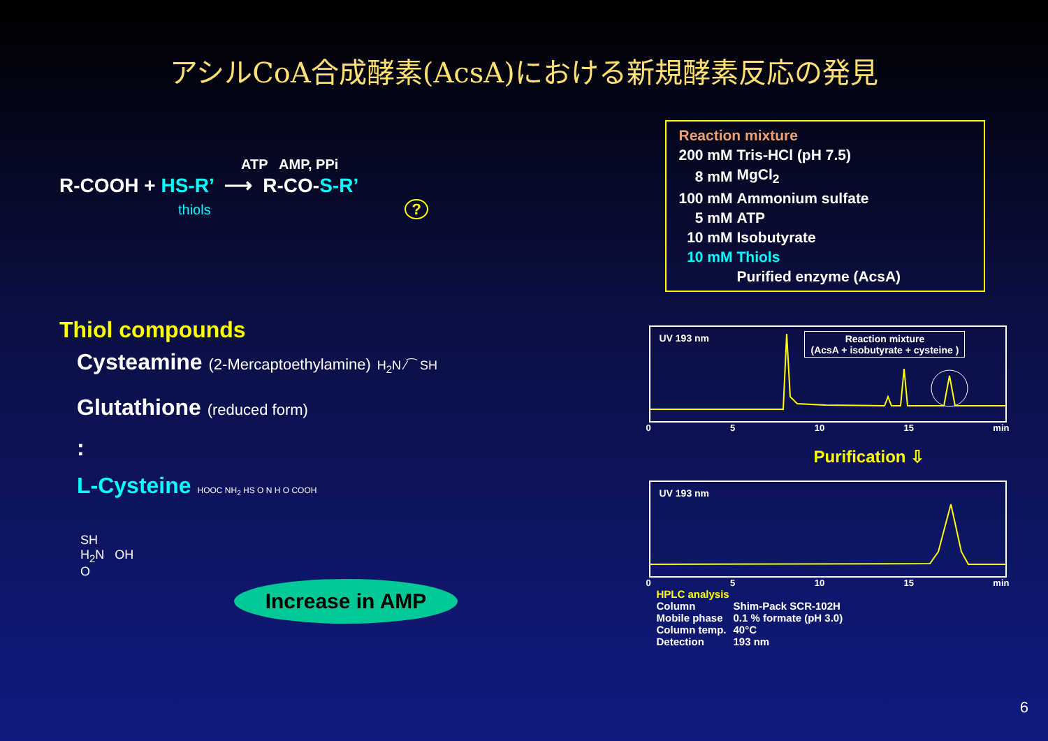アシルCoA合成酵素(AcsA)における新規酵素反応の発見
ATP AMP, PPi
R-COOH + HS-R’ ⟶ R-CO-S-R’
thiols ?
Thiol compounds
Cysteamine (2-Mercaptoethylamine) H<sub>2</sub>N ⁄⁀ SH
Glutathione (reduced form)
:
L-Cysteine HOOC NH<sub>2</sub> HS O N H O COOH
SH
H<sub>2</sub>N OH
O
Increase in AMP
Reaction mixture
| 200 mM | Tris-HCl (pH 7.5) |
| 8 mM | MgCl<sub>2</sub> |
| 100 mM | Ammonium sulfate |
| 5 mM | ATP |
| 10 mM | Isobutyrate |
| 10 mM | Thiols |
| | Purified enzyme (AcsA) |
UV 193 nm
Reaction mixture
(AcsA + isobutyrate + cysteine )
0 5 10 15 min
Purification ⇩
UV 193 nm
0 5 10 15 min
HPLC analysis
| Column | Shim-Pack SCR-102H |
| Mobile phase | 0.1 % formate (pH 3.0) |
| Column temp. | 40°C |
| Detection | 193 nm |
6